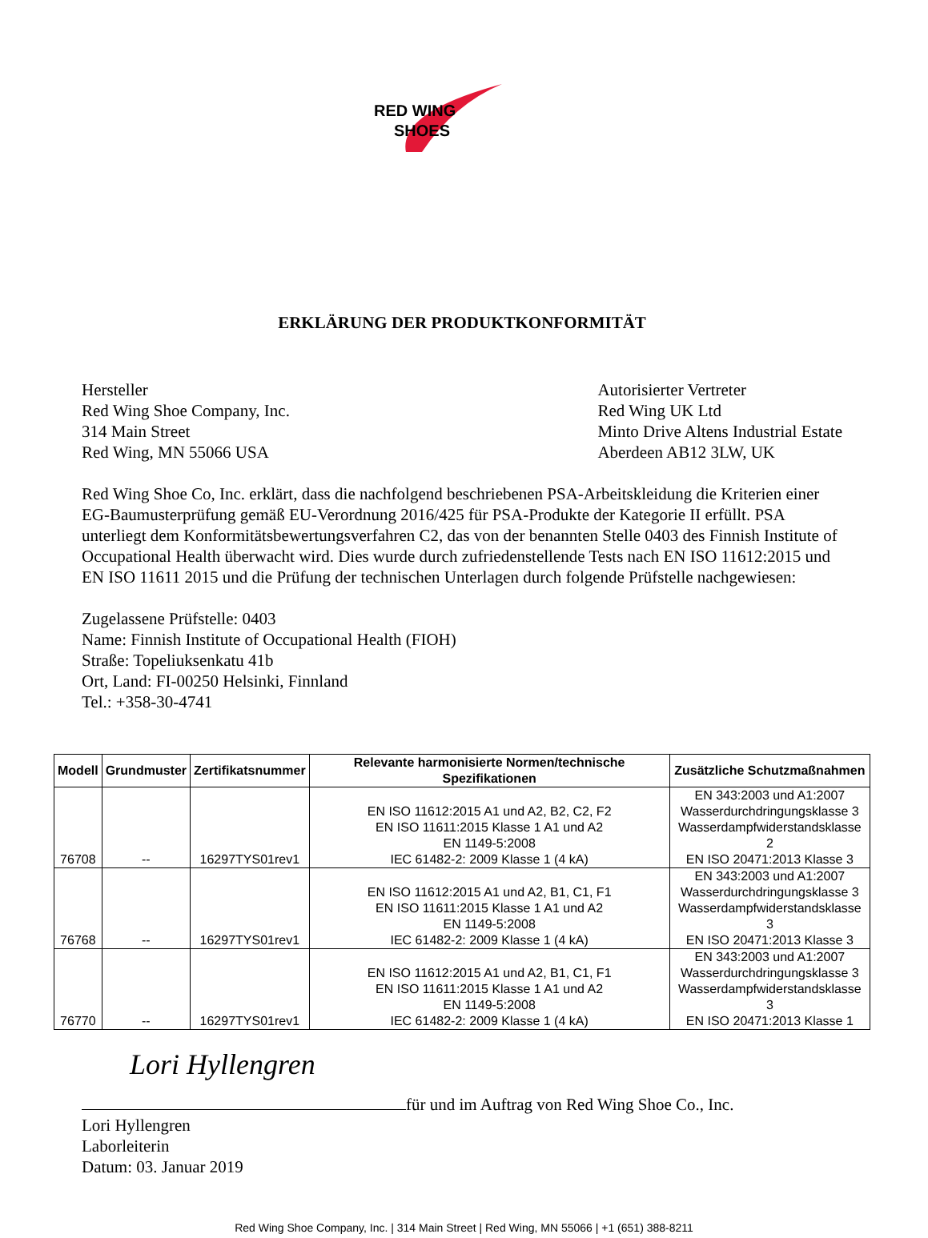RED WING
SHOES
ERKLÄRUNG DER PRODUKTKONFORMITÄT
Hersteller
Red Wing Shoe Company, Inc.
314 Main Street
Red Wing, MN 55066 USA
Autorisierter Vertreter
Red Wing UK Ltd
Minto Drive Altens Industrial Estate
Aberdeen AB12 3LW, UK
Red Wing Shoe Co, Inc. erklärt, dass die nachfolgend beschriebenen PSA-Arbeitskleidung die Kriterien einer EG-Baumusterprüfung gemäß EU-Verordnung 2016/425 für PSA-Produkte der Kategorie II erfüllt. PSA unterliegt dem Konformitätsbewertungsverfahren C2, das von der benannten Stelle 0403 des Finnish Institute of Occupational Health überwacht wird. Dies wurde durch zufriedenstellende Tests nach EN ISO 11612:2015 und EN ISO 11611 2015 und die Prüfung der technischen Unterlagen durch folgende Prüfstelle nachgewiesen:
Zugelassene Prüfstelle: 0403
Name: Finnish Institute of Occupational Health (FIOH)
Straße: Topeliuksenkatu 41b
Ort, Land: FI-00250 Helsinki, Finnland
Tel.: +358-30-4741
| Modell | Grundmuster | Zertifikatsnummer | Relevante harmonisierte Normen/technische Spezifikationen | Zusätzliche Schutzmaßnahmen |
| --- | --- | --- | --- | --- |
| 76708 | -- | 16297TYS01rev1 | EN ISO 11612:2015 A1 und A2, B2, C2, F2 EN ISO 11611:2015 Klasse 1 A1 und A2 EN 1149-5:2008 IEC 61482-2: 2009 Klasse 1 (4 kA) | EN 343:2003 und A1:2007 Wasserdurchdringungsklasse 3 Wasserdampfwiderstandsklasse 2 EN ISO 20471:2013 Klasse 3 |
| 76768 | -- | 16297TYS01rev1 | EN ISO 11612:2015 A1 und A2, B1, C1, F1 EN ISO 11611:2015 Klasse 1 A1 und A2 EN 1149-5:2008 IEC 61482-2: 2009 Klasse 1 (4 kA) | EN 343:2003 und A1:2007 Wasserdurchdringungsklasse 3 Wasserdampfwiderstandsklasse 3 EN ISO 20471:2013 Klasse 3 |
| 76770 | -- | 16297TYS01rev1 | EN ISO 11612:2015 A1 und A2, B1, C1, F1 EN ISO 11611:2015 Klasse 1 A1 und A2 EN 1149-5:2008 IEC 61482-2: 2009 Klasse 1 (4 kA) | EN 343:2003 und A1:2007 Wasserdurchdringungsklasse 3 Wasserdampfwiderstandsklasse 3 EN ISO 20471:2013 Klasse 1 |
Lori Hyllengren
für und im Auftrag von Red Wing Shoe Co., Inc.
Lori Hyllengren
Laborleiterin
Datum: 03. Januar 2019
Red Wing Shoe Company, Inc. | 314 Main Street | Red Wing, MN 55066 | +1 (651) 388-8211